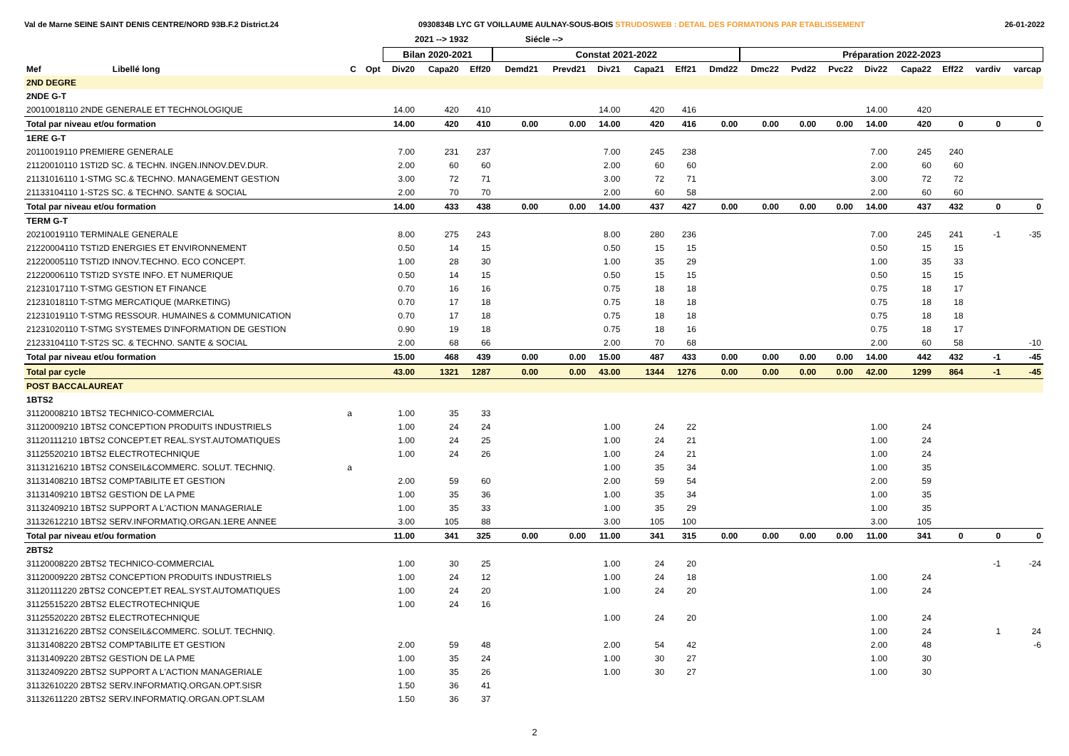Val de Marne SEINE SAINT DENIS CENTRE/NORD 93B.F.2 District.24 0930834B LYC GT VOILLAUME AULNAY-SOUS-BOIS STRUDOSWEB : DETAIL DES FORMATIONS PAR ETABLISSEMENT 26-01-2022
2021 --> 1932 Siécle -->
| | | | | Bilan 2020-2021 | | | Constat 2021-2022 | | | | | | Préparation 2022-2023 | | | | | | | |
| --- | --- | --- | --- | --- | --- | --- | --- | --- | --- | --- | --- | --- | --- | --- | --- | --- | --- | --- | --- | --- |
| Mef | Libellé long | C | Opt | Div20 | Capa20 | Eff20 | Demd21 | Prevd21 | Div21 | Capa21 | Eff21 | Dmd22 | Dmc22 | Pvd22 | Pvc22 | Div22 | Capa22 | Eff22 | vardiv | varcap |
| 2ND DEGRE | | | | | | | | | | | | | | | | | | | | |
| 2NDE G-T | | | | | | | | | | | | | | | | | | | | |
| 20010018110 2NDE GENERALE ET TECHNOLOGIQUE | | | | 14.00 | 420 | 410 | | | 14.00 | 420 | 416 | | | | | 14.00 | 420 | | | |
| Total par niveau et/ou formation | | | | 14.00 | 420 | 410 | 0.00 | 0.00 | 14.00 | 420 | 416 | 0.00 | 0.00 | 0.00 | 0.00 | 14.00 | 420 | 0 | 0 | 0 |
| 1ERE G-T | | | | | | | | | | | | | | | | | | | | |
| 20110019110 PREMIERE GENERALE | | | | 7.00 | 231 | 237 | | | 7.00 | 245 | 238 | | | | | 7.00 | 245 | 240 | | |
| 21120010110 1STI2D SC. & TECHN. INGEN.INNOV.DEV.DUR. | | | | 2.00 | 60 | 60 | | | 2.00 | 60 | 60 | | | | | 2.00 | 60 | 60 | | |
| 21131016110 1-STMG SC.& TECHNO. MANAGEMENT GESTION | | | | 3.00 | 72 | 71 | | | 3.00 | 72 | 71 | | | | | 3.00 | 72 | 72 | | |
| 21133104110 1-ST2S SC. & TECHNO. SANTE & SOCIAL | | | | 2.00 | 70 | 70 | | | 2.00 | 60 | 58 | | | | | 2.00 | 60 | 60 | | |
| Total par niveau et/ou formation | | | | 14.00 | 433 | 438 | 0.00 | 0.00 | 14.00 | 437 | 427 | 0.00 | 0.00 | 0.00 | 0.00 | 14.00 | 437 | 432 | 0 | 0 |
| TERM G-T | | | | | | | | | | | | | | | | | | | | |
| 20210019110 TERMINALE GENERALE | | | | 8.00 | 275 | 243 | | | 8.00 | 280 | 236 | | | | | 7.00 | 245 | 241 | -1 | -35 |
| 21220004110 TSTI2D ENERGIES ET ENVIRONNEMENT | | | | 0.50 | 14 | 15 | | | 0.50 | 15 | 15 | | | | | 0.50 | 15 | 15 | | |
| 21220005110 TSTI2D INNOV.TECHNO. ECO CONCEPT. | | | | 1.00 | 28 | 30 | | | 1.00 | 35 | 29 | | | | | 1.00 | 35 | 33 | | |
| 21220006110 TSTI2D SYSTE INFO. ET NUMERIQUE | | | | 0.50 | 14 | 15 | | | 0.50 | 15 | 15 | | | | | 0.50 | 15 | 15 | | |
| 21231017110 T-STMG GESTION ET FINANCE | | | | 0.70 | 16 | 16 | | | 0.75 | 18 | 18 | | | | | 0.75 | 18 | 17 | | |
| 21231018110 T-STMG MERCATIQUE (MARKETING) | | | | 0.70 | 17 | 18 | | | 0.75 | 18 | 18 | | | | | 0.75 | 18 | 18 | | |
| 21231019110 T-STMG RESSOUR. HUMAINES & COMMUNICATION | | | | 0.70 | 17 | 18 | | | 0.75 | 18 | 18 | | | | | 0.75 | 18 | 18 | | |
| 21231020110 T-STMG SYSTEMES D'INFORMATION DE GESTION | | | | 0.90 | 19 | 18 | | | 0.75 | 18 | 16 | | | | | 0.75 | 18 | 17 | | |
| 21233104110 T-ST2S SC. & TECHNO. SANTE & SOCIAL | | | | 2.00 | 68 | 66 | | | 2.00 | 70 | 68 | | | | | 2.00 | 60 | 58 | | -10 |
| Total par niveau et/ou formation | | | | 15.00 | 468 | 439 | 0.00 | 0.00 | 15.00 | 487 | 433 | 0.00 | 0.00 | 0.00 | 0.00 | 14.00 | 442 | 432 | -1 | -45 |
| Total par cycle | | | | 43.00 | 1321 | 1287 | 0.00 | 0.00 | 43.00 | 1344 | 1276 | 0.00 | 0.00 | 0.00 | 0.00 | 42.00 | 1299 | 864 | -1 | -45 |
| POST BACCALAUREAT | | | | | | | | | | | | | | | | | | | | |
| 1BTS2 | | | | | | | | | | | | | | | | | | | | |
| 31120008210 1BTS2 TECHNICO-COMMERCIAL | | a | | 1.00 | 35 | 33 | | | | | | | | | | | | | | |
| 31120009210 1BTS2 CONCEPTION PRODUITS INDUSTRIELS | | | | 1.00 | 24 | 24 | | | 1.00 | 24 | 22 | | | | | 1.00 | 24 | | | |
| 31120111210 1BTS2 CONCEPT.ET REAL.SYST.AUTOMATIQUES | | | | 1.00 | 24 | 25 | | | 1.00 | 24 | 21 | | | | | 1.00 | 24 | | | |
| 31125520210 1BTS2 ELECTROTECHNIQUE | | | | 1.00 | 24 | 26 | | | 1.00 | 24 | 21 | | | | | 1.00 | 24 | | | |
| 31131216210 1BTS2 CONSEIL&COMMERC. SOLUT. TECHNIQ. | | a | | | | | | | 1.00 | 35 | 34 | | | | | 1.00 | 35 | | | |
| 31131408210 1BTS2 COMPTABILITE ET GESTION | | | | 2.00 | 59 | 60 | | | 2.00 | 59 | 54 | | | | | 2.00 | 59 | | | |
| 31131409210 1BTS2 GESTION DE LA PME | | | | 1.00 | 35 | 36 | | | 1.00 | 35 | 34 | | | | | 1.00 | 35 | | | |
| 31132409210 1BTS2 SUPPORT A L'ACTION MANAGERIALE | | | | 1.00 | 35 | 33 | | | 1.00 | 35 | 29 | | | | | 1.00 | 35 | | | |
| 31132612210 1BTS2 SERV.INFORMATIQ.ORGAN.1ERE ANNEE | | | | 3.00 | 105 | 88 | | | 3.00 | 105 | 100 | | | | | 3.00 | 105 | | | |
| Total par niveau et/ou formation | | | | 11.00 | 341 | 325 | 0.00 | 0.00 | 11.00 | 341 | 315 | 0.00 | 0.00 | 0.00 | 0.00 | 11.00 | 341 | 0 | 0 | 0 |
| 2BTS2 | | | | | | | | | | | | | | | | | | | | |
| 31120008220 2BTS2 TECHNICO-COMMERCIAL | | | | 1.00 | 30 | 25 | | | 1.00 | 24 | 20 | | | | | | | | -1 | -24 |
| 31120009220 2BTS2 CONCEPTION PRODUITS INDUSTRIELS | | | | 1.00 | 24 | 12 | | | 1.00 | 24 | 18 | | | | | 1.00 | 24 | | | |
| 31120111220 2BTS2 CONCEPT.ET REAL.SYST.AUTOMATIQUES | | | | 1.00 | 24 | 20 | | | 1.00 | 24 | 20 | | | | | 1.00 | 24 | | | |
| 31125515220 2BTS2 ELECTROTECHNIQUE | | | | 1.00 | 24 | 16 | | | | | | | | | | | | | | |
| 31125520220 2BTS2 ELECTROTECHNIQUE | | | | | | | | | 1.00 | 24 | 20 | | | | | 1.00 | 24 | | | |
| 31131216220 2BTS2 CONSEIL&COMMERC. SOLUT. TECHNIQ. | | | | | | | | | | | | | | | | 1.00 | 24 | | 1 | 24 |
| 31131408220 2BTS2 COMPTABILITE ET GESTION | | | | 2.00 | 59 | 48 | | | 2.00 | 54 | 42 | | | | | 2.00 | 48 | | | -6 |
| 31131409220 2BTS2 GESTION DE LA PME | | | | 1.00 | 35 | 24 | | | 1.00 | 30 | 27 | | | | | 1.00 | 30 | | | |
| 31132409220 2BTS2 SUPPORT A L'ACTION MANAGERIALE | | | | 1.00 | 35 | 26 | | | 1.00 | 30 | 27 | | | | | 1.00 | 30 | | | |
| 31132610220 2BTS2 SERV.INFORMATIQ.ORGAN.OPT.SISR | | | | 1.50 | 36 | 41 | | | | | | | | | | | | | | |
| 31132611220 2BTS2 SERV.INFORMATIQ.ORGAN.OPT.SLAM | | | | 1.50 | 36 | 37 | | | | | | | | | | | | | | |
2